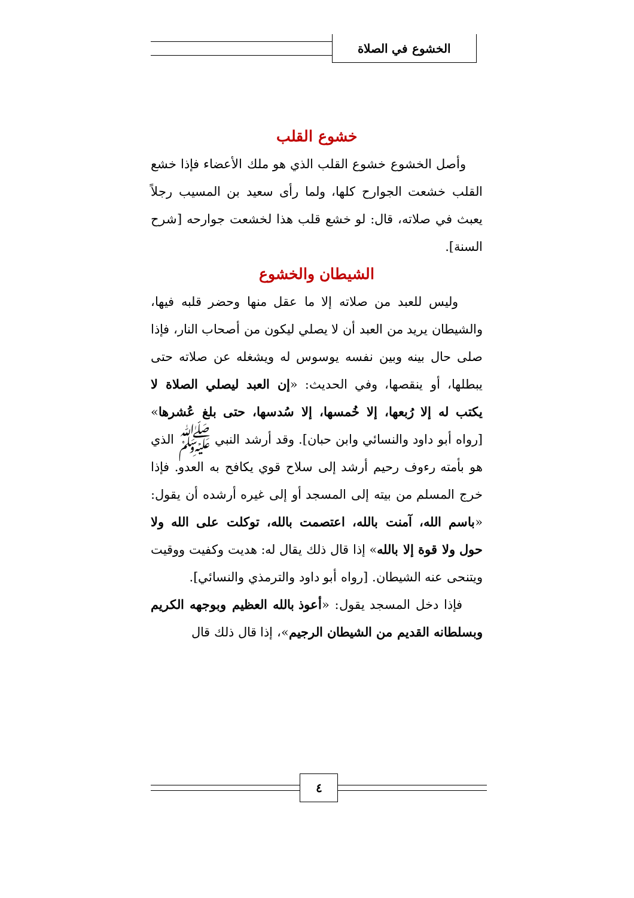الخشوع في الصلاة
خشوع القلب
وأصل الخشوع خشوع القلب الذي هو ملك الأعضاء فإذا خشع القلب خشعت الجوارح كلها، ولما رأى سعيد بن المسيب رجلاً يعبث في صلاته، قال: لو خشع قلب هذا لخشعت جوارحه [شرح السنة].
الشيطان والخشوع
وليس للعبد من صلاته إلا ما عقل منها وحضر قلبه فيها، والشيطان يريد من العبد أن لا يصلي ليكون من أصحاب النار، فإذا صلى حال بينه وبين نفسه يوسوس له ويشغله عن صلاته حتى يبطلها، أو ينقصها، وفي الحديث: «إن العبد ليصلي الصلاة لا يكتب له إلا رُبعها، إلا خُمسها، إلا سُدسها، حتى بلغ عُشرها» [رواه أبو داود والنسائي وابن حبان]. وقد أرشد النبي ﷺ الذي هو بأمته رءوف رحيم أرشد إلى سلاح قوي يكافح به العدو. فإذا خرج المسلم من بيته إلى المسجد أو إلى غيره أرشده أن يقول: «باسم الله، آمنت بالله، اعتصمت بالله، توكلت على الله ولا حول ولا قوة إلا بالله» إذا قال ذلك يقال له: هديت وكفيت ووقيت ويتنحى عنه الشيطان. [رواه أبو داود والترمذي والنسائي].
فإذا دخل المسجد يقول: «أعوذ بالله العظيم وبوجهه الكريم وبسلطانه القديم من الشيطان الرجيم»، إذا قال ذلك قال
٤